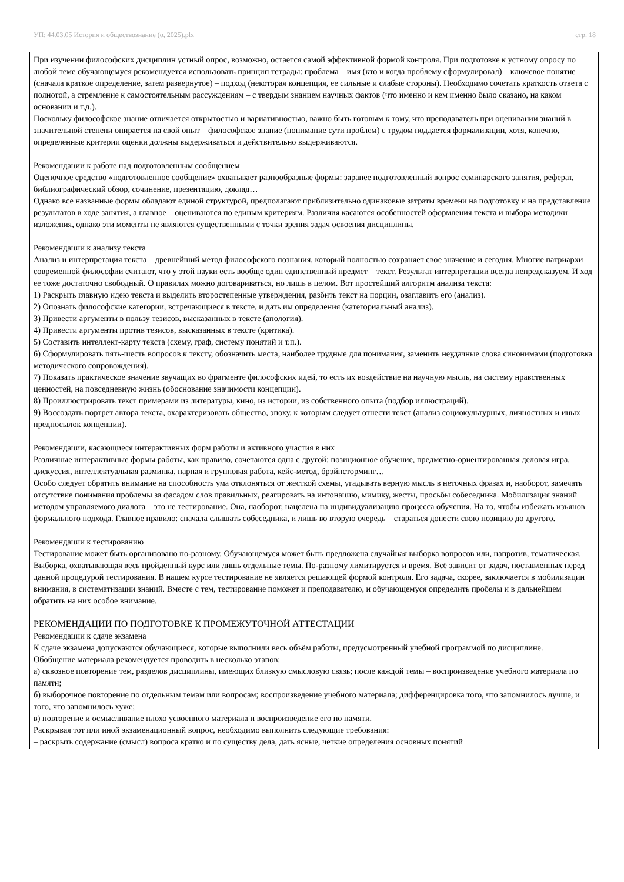УП: 44.03.05 История и обществознание (о, 2025).plx стр. 18
При изучении философских дисциплин устный опрос, возможно, остается самой эффективной формой контроля. При подготовке к устному опросу по любой теме обучающемуся рекомендуется использовать принцип тетрады: проблема – имя (кто и когда проблему сформулировал) – ключевое понятие (сначала краткое определение, затем развернутое) – подход (некоторая концепция, ее сильные и слабые стороны). Необходимо сочетать краткость ответа с полнотой, а стремление к самостоятельным рассуждениям – с твердым знанием научных фактов (что именно и кем именно было сказано, на каком основании и т.д.).
Поскольку философское знание отличается открытостью и вариативностью, важно быть готовым к тому, что преподаватель при оценивании знаний в значительной степени опирается на свой опыт – философское знание (понимание сути проблем) с трудом поддается формализации, хотя, конечно, определенные критерии оценки должны выдерживаться и действительно выдерживаются.
Рекомендации к работе над подготовленным сообщением
Оценочное средство «подготовленное сообщение» охватывает разнообразные формы: заранее подготовленный вопрос семинарского занятия, реферат, библиографический обзор, сочинение, презентацию, доклад…
Однако все названные формы обладают единой структурой, предполагают приблизительно одинаковые затраты времени на подготовку и на представление результатов в ходе занятия, а главное – оцениваются по единым критериям. Различия касаются особенностей оформления текста и выбора методики изложения, однако эти моменты не являются существенными с точки зрения задач освоения дисциплины.
Рекомендации к анализу текста
Анализ и интерпретация текста – древнейший метод философского познания, который полностью сохраняет свое значение и сегодня. Многие патриархи современной философии считают, что у этой науки есть вообще один единственный предмет – текст. Результат интерпретации всегда непредсказуем. И ход ее тоже достаточно свободный. О правилах можно договариваться, но лишь в целом. Вот простейший алгоритм анализа текста:
1) Раскрыть главную идею текста и выделить второстепенные утверждения, разбить текст на порции, озаглавить его (анализ).
2) Опознать философские категории, встречающиеся в тексте, и дать им определения (категориальный анализ).
3) Привести аргументы в пользу тезисов, высказанных в тексте (апология).
4) Привести аргументы против тезисов, высказанных в тексте (критика).
5) Составить интеллект-карту текста (схему, граф, систему понятий и т.п.).
6) Сформулировать пять-шесть вопросов к тексту, обозначить места, наиболее трудные для понимания, заменить неудачные слова синонимами (подготовка методического сопровождения).
7) Показать практическое значение звучащих во фрагменте философских идей, то есть их воздействие на научную мысль, на систему нравственных ценностей, на повседневную жизнь (обоснование значимости концепции).
8) Проиллюстрировать текст примерами из литературы, кино, из истории, из собственного опыта (подбор иллюстраций).
9) Воссоздать портрет автора текста, охарактеризовать общество, эпоху, к которым следует отнести текст (анализ социокультурных, личностных и иных предпосылок концепции).
Рекомендации, касающиеся интерактивных форм работы и активного участия в них
Различные интерактивные формы работы, как правило, сочетаются одна с другой: позиционное обучение, предметно-ориентированная деловая игра, дискуссия, интеллектуальная разминка, парная и групповая работа, кейс-метод, брэйнсторминг…
Особо следует обратить внимание на способность ума отклоняться от жесткой схемы, угадывать верную мысль в неточных фразах и, наоборот, замечать отсутствие понимания проблемы за фасадом слов правильных, реагировать на интонацию, мимику, жесты, просьбы собеседника. Мобилизация знаний методом управляемого диалога – это не тестирование. Она, наоборот, нацелена на индивидуализацию процесса обучения. На то, чтобы избежать изъянов формального подхода. Главное правило: сначала слышать собеседника, и лишь во вторую очередь – стараться донести свою позицию до другого.
Рекомендации к тестированию
Тестирование может быть организовано по-разному. Обучающемуся может быть предложена случайная выборка вопросов или, напротив, тематическая. Выборка, охватывающая весь пройденный курс или лишь отдельные темы. По-разному лимитируется и время. Всё зависит от задач, поставленных перед данной процедурой тестирования. В нашем курсе тестирование не является решающей формой контроля. Его задача, скорее, заключается в мобилизации внимания, в систематизации знаний. Вместе с тем, тестирование поможет и преподавателю, и обучающемуся определить пробелы и в дальнейшем обратить на них особое внимание.
РЕКОМЕНДАЦИИ ПО ПОДГОТОВКЕ К ПРОМЕЖУТОЧНОЙ АТТЕСТАЦИИ
Рекомендации к сдаче экзамена
К сдаче экзамена допускаются обучающиеся, которые выполнили весь объём работы, предусмотренный учебной программой по дисциплине.
Обобщение материала рекомендуется проводить в несколько этапов:
а) сквозное повторение тем, разделов дисциплины, имеющих близкую смысловую связь; после каждой темы – воспроизведение учебного материала по памяти;
б) выборочное повторение по отдельным темам или вопросам; воспроизведение учебного материала; дифференцировка того, что запомнилось лучше, и того, что запомнилось хуже;
в) повторение и осмысливание плохо усвоенного материала и воспроизведение его по памяти.
Раскрывая тот или иной экзаменационный вопрос, необходимо выполнить следующие требования:
– раскрыть содержание (смысл) вопроса кратко и по существу дела, дать ясные, четкие определения основных понятий